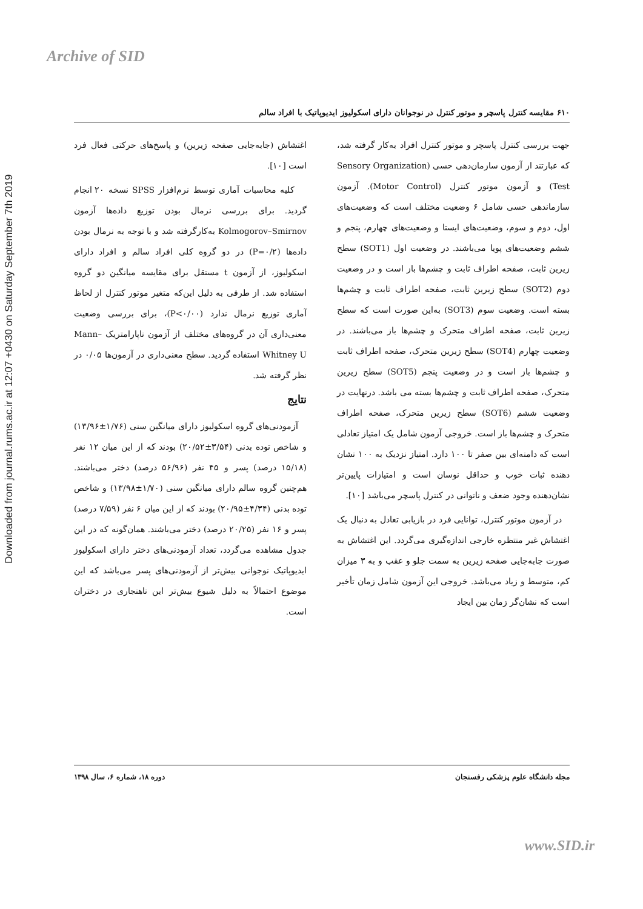Archive of SID
Downloaded from journal.rums.ac.ir at 12:07 +0430 on Saturday September 7th 2019
۶۱۰ مقایسه کنترل پاسچر و موتور کنترل در نوجوانان دارای اسکولیوز ایدیوپاتیک با افراد سالم
جهت بررسی کنترل پاسچر و موتور کنترل افراد به‌کار گرفته شد، که عبارتند از آزمون سازمان‌دهی حسی (Sensory Organization Test) و آزمون موتور کنترل (Motor Control). آزمون سازماندهی حسی شامل ۶ وضعیت مختلف است که وضعیت‌های اول، دوم و سوم، وضعیت‌های ایستا و وضعیت‌های چهارم، پنجم و ششم وضعیت‌های پویا می‌باشند. در وضعیت اول (SOT1) سطح زیرین ثابت، صفحه اطراف ثابت و چشم‌ها باز است و در وضعیت دوم (SOT2) سطح زیرین ثابت، صفحه اطراف ثابت و چشم‌ها بسته است. وضعیت سوم (SOT3) به‌این صورت است که سطح زیرین ثابت، صفحه اطراف متحرک و چشم‌ها باز می‌باشند. در وضعیت چهارم (SOT4) سطح زیرین متحرک، صفحه اطراف ثابت و چشم‌ها باز است و در وضعیت پنجم (SOT5) سطح زیرین متحرک، صفحه اطراف ثابت و چشم‌ها بسته می باشد. درنهایت در وضعیت ششم (SOT6) سطح زیرین متحرک، صفحه اطراف متحرک و چشم‌ها باز است. خروجی آزمون شامل یک امتیاز تعادلی است که دامنه‌ای بین صفر تا ۱۰۰ دارد. امتیاز نزدیک به ۱۰۰ نشان دهنده ثبات خوب و حداقل نوسان است و امتیازات پایین‌تر نشان‌دهنده وجود ضعف و ناتوانی در کنترل پاسچر می‌باشد [۱۰].
در آزمون موتور کنترل، توانایی فرد در بازیابی تعادل به دنبال یک اغتشاش غیر منتظره خارجی اندازه‌گیری می‌گردد. این اغتشاش به صورت جابه‌جایی صفحه زیرین به سمت جلو و عقب و به ۳ میزان کم، متوسط و زیاد می‌باشد. خروجی این آزمون شامل زمان تأخیر است که نشان‌گر زمان بین ایجاد
اغتشاش (جابه‌جایی صفحه زیرین) و پاسخ‌های حرکتی فعال فرد است [۱۰].
کلیه محاسبات آماری توسط نرم‌افزار SPSS نسخه ۲۰ انجام گردید. برای بررسی نرمال بودن توزیع داده‌ها آزمون Kolmogorov–Smirnov به‌کارگرفته شد و با توجه به نرمال بودن داده‌ها (P=۰/۲) در دو گروه کلی افراد سالم و افراد دارای اسکولیوز، از آزمون t مستقل برای مقایسه میانگین دو گروه استفاده شد. از طرفی به دلیل این‌که متغیر موتور کنترل از لحاظ آماری توزیع نرمال ندارد (P<۰/۰۰)، برای بررسی وضعیت معنی‌داری آن در گروه‌های مختلف از آزمون ناپارامتریک Mann–Whitney U استفاده گردید. سطح معنی‌داری در آزمون‌ها ۰/۰۵ در نظر گرفته شد.
نتایج
آزمودنی‌های گروه اسکولیوز دارای میانگین سنی (۱/۷۶±۱۳/۹۶) و شاخص توده بدنی (۳/۵۴±۲۰/۵۲) بودند که از این میان ۱۲ نفر (۱۵/۱۸ درصد) پسر و ۴۵ نفر (۵۶/۹۶ درصد) دختر می‌باشند. هم‌چنین گروه سالم دارای میانگین سنی (۱/۷۰±۱۳/۹۸) و شاخص توده بدنی (۴/۳۴±۲۰/۹۵) بودند که از این میان ۶ نفر (۷/۵۹ درصد) پسر و ۱۶ نفر (۲۰/۲۵ درصد) دختر می‌باشند. همان‌گونه که در این جدول مشاهده می‌گردد، تعداد آزمودنی‌های دختر دارای اسکولیوز ایدیوپاتیک نوجوانی بیش‌تر از آزمودنی‌های پسر می‌باشد که این موضوع احتمالاً به دلیل شیوع بیش‌تر این ناهنجاری در دختران است.
مجله دانشگاه علوم پزشکی رفسنجان دوره ۱۸، شماره ۶، سال ۱۳۹۸
www.SID.ir